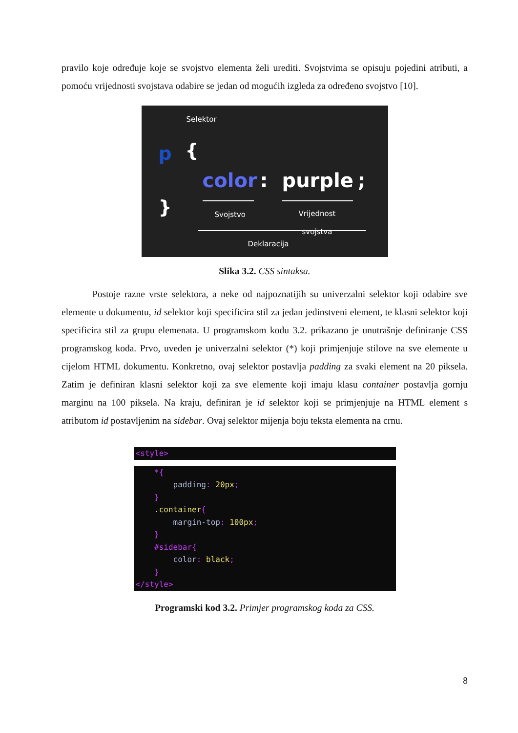pravilo koje određuje koje se svojstvo elementa želi urediti. Svojstvima se opisuju pojedini atributi, a pomoću vrijednosti svojstava odabire se jedan od mogućih izgleda za određeno svojstvo [10].
Selektor
p {
color : purple ;
} Svojstvo
Vrijednost
svojstva
Deklaracija
Slika 3.2. CSS sintaksa.
Postoje razne vrste selektora, a neke od najpoznatijih su univerzalni selektor koji odabire sve elemente u dokumentu, id selektor koji specificira stil za jedan jedinstveni element, te klasni selektor koji specificira stil za grupu elemenata. U programskom kodu 3.2. prikazano je unutrašnje definiranje CSS programskog koda. Prvo, uveden je univerzalni selektor (*) koji primjenjuje stilove na sve elemente u cijelom HTML dokumentu. Konkretno, ovaj selektor postavlja padding za svaki element na 20 piksela. Zatim je definiran klasni selektor koji za sve elemente koji imaju klasu container postavlja gornju marginu na 100 piksela. Na kraju, definiran je id selektor koji se primjenjuje na HTML element s atributom id postavljenim na sidebar. Ovaj selektor mijenja boju teksta elementa na crnu.
<style>
    *{
        padding: 20px;
    }
    .container{
        margin-top: 100px;
    }
    #sidebar{
        color: black;
    }
</style>
Programski kod 3.2. Primjer programskog koda za CSS.
8